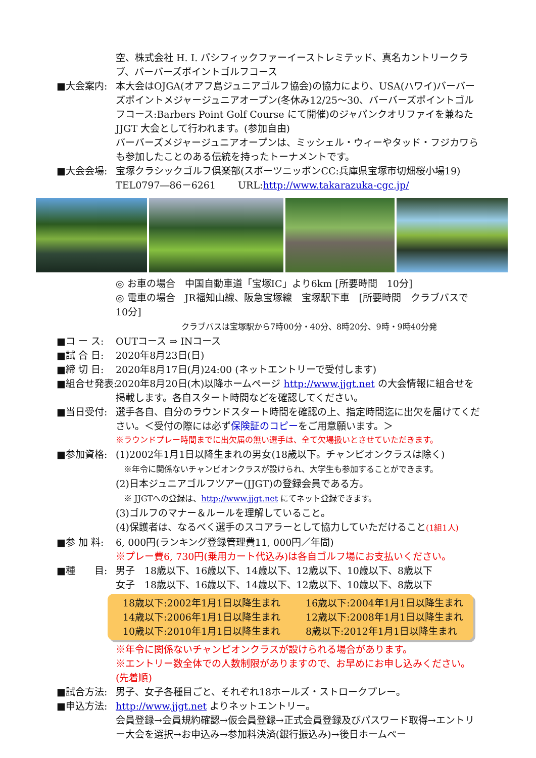空、株式会社 H. I. パシフィックファーイーストレミテッド、真名カントリークラブ、バーバーズポイントゴルフコース
■大会案内: 本大会はOJGA(オアフ島ジュニアゴルフ協会)の協力により、USA(ハワイ)バーバーズポイントメジャージュニアオープン(冬休み12/25～30、バーバーズポイントゴルフコース:Barbers Point Golf Course にて開催)のジャパンクオリファイを兼ねた JJGT 大会として行われます。(参加自由)
バーバーズメジャージュニアオープンは、ミッシェル・ウィーやタッド・フジカワらも参加したことのある伝統を持ったトーナメントです。
■大会会場: 宝塚クラシックゴルフ倶楽部(スポーツニッポンCC:兵庫県宝塚市切畑桜小場19)
TEL0797―86－6261　　 URL:http://www.takarazuka-cgc.jp/
◎ お車の場合　中国自動車道「宝塚IC」より6km [所要時間　10分]
◎ 電車の場合　JR福知山線、阪急宝塚線　宝塚駅下車　[所要時間　クラブバスで10分]
クラブバスは宝塚駅から7時00分・40分、8時20分、9時・9時40分発
■コ ー ス: OUTコース ⇒ INコース
■試 合 日: 2020年8月23日(日)
■締 切 日: 2020年8月17日(月)24:00 (ネットエントリーで受付します)
■組合せ発表: 2020年8月20日(木)以降ホームページ http://www.jjgt.net の大会情報に組合せを掲載します。各自スタート時間などを確認してください。
■当日受付: 選手各自、自分のラウンドスタート時間を確認の上、指定時間迄に出欠を届けてください。＜受付の際には必ず保険証のコピーをご用意願います。＞
※ラウンドプレー時間までに出欠届の無い選手は、全て欠場扱いとさせていただきます。
■参加資格: (1)2002年1月1日以降生まれの男女(18歳以下。チャンピオンクラスは除く)
　※年令に関係ないチャンピオンクラスが設けられ、大学生も参加することができます。
(2)日本ジュニアゴルフツアー(JJGT)の登録会員である方。
　※ JJGTへの登録は、http://www.jjgt.net にてネット登録できます。
(3)ゴルフのマナー＆ルールを理解していること。
(4)保護者は、なるべく選手のスコアラーとして協力していただけること(1組1人)
■参 加 料: 6, 000円(ランキング登録管理費11, 000円／年間)
※プレー費6, 730円(乗用カート代込み)は各自ゴルフ場にお支払いください。
■種　　目: 男子　18歳以下、16歳以下、14歳以下、12歳以下、10歳以下、8歳以下
女子　18歳以下、16歳以下、14歳以下、12歳以下、10歳以下、8歳以下
18歳以下:2002年1月1日以降生まれ 16歳以下:2004年1月1日以降生まれ
14歳以下:2006年1月1日以降生まれ 12歳以下:2008年1月1日以降生まれ
10歳以下:2010年1月1日以降生まれ 8歳以下:2012年1月1日以降生まれ
※年令に関係ないチャンピオンクラスが設けられる場合があります。
※エントリー数全体での人数制限がありますので、お早めにお申し込みください。(先着順)
■試合方法: 男子、女子各種目ごと、それぞれ18ホールズ・ストロークプレー。
■申込方法: http://www.jjgt.net よりネットエントリー。
会員登録→会員規約確認→仮会員登録→正式会員登録及びパスワード取得→エントリー大会を選択→お申込み→参加料決済(銀行振込み)→後日ホームペー